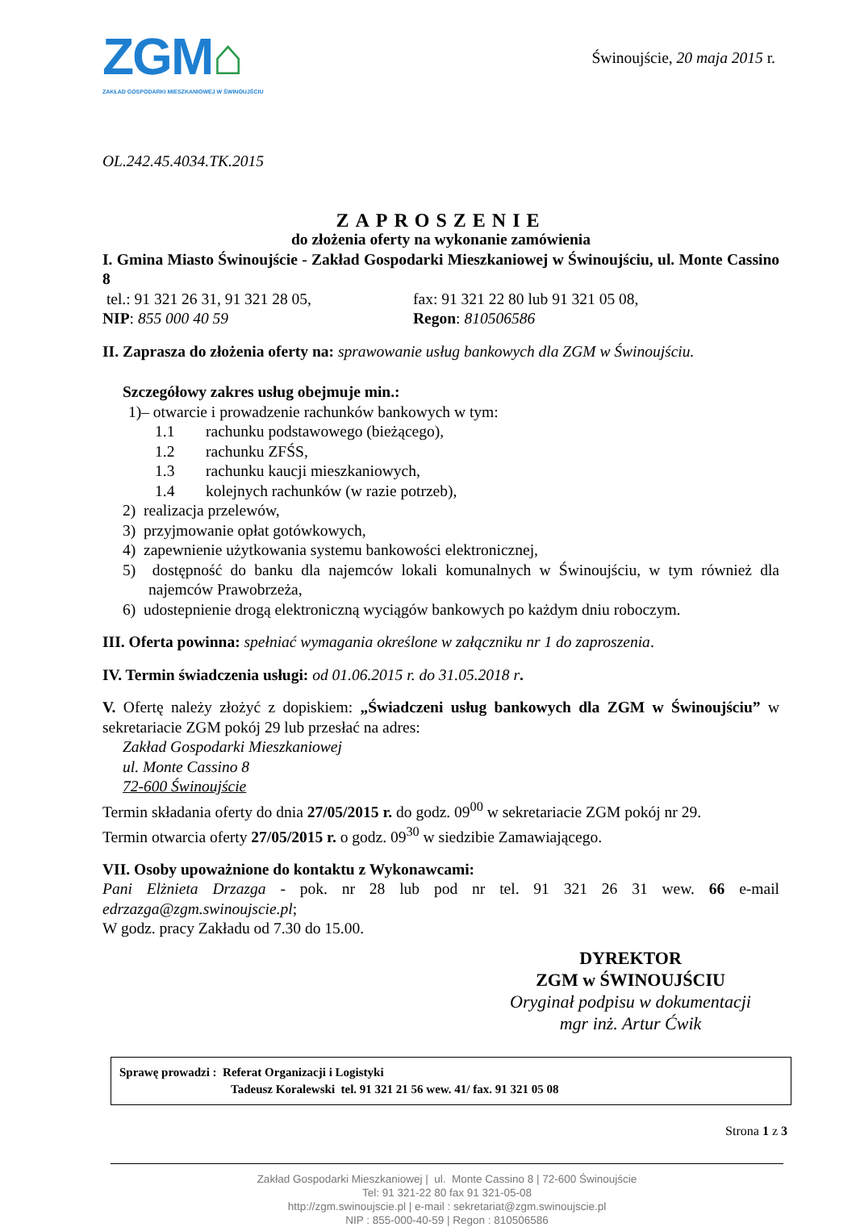ZGM⌂
ZAKŁAD GOSPODARKI MIESZKANIOWEJ W ŚWINOUJŚCIU
Świnoujście, 20 maja 2015 r.
OL.242.45.4034.TK.2015
ZAPROSZENIE
do złożenia oferty na wykonanie zamówienia
I. Gmina Miasto Świnoujście - Zakład Gospodarki Mieszkaniowej w Świnoujściu, ul. Monte Cassino 8
tel.: 91 321 26 31, 91 321 28 05,
fax: 91 321 22 80 lub 91 321 05 08,
NIP: 855 000 40 59 Regon: 810506586
II. Zaprasza do złożenia oferty na: sprawowanie usług bankowych dla ZGM w Świnoujściu.
Szczegółowy zakres usług obejmuje min.:
1)– otwarcie i prowadzenie rachunków bankowych w tym:
1.1 rachunku podstawowego (bieżącego),
1.2 rachunku ZFŚS,
1.3 rachunku kaucji mieszkaniowych,
1.4 kolejnych rachunków (w razie potrzeb),
2) realizacja przelewów,
3) przyjmowanie opłat gotówkowych,
4) zapewnienie użytkowania systemu bankowości elektronicznej,
5) dostępność do banku dla najemców lokali komunalnych w Świnoujściu, w tym również dla najemców Prawobrzeża,
6) udostepnienie drogą elektroniczną wyciągów bankowych po każdym dniu roboczym.
III. Oferta powinna: spełniać wymagania określone w załączniku nr 1 do zaproszenia.
IV. Termin świadczenia usługi: od 01.06.2015 r. do 31.05.2018 r.
V. Ofertę należy złożyć z dopiskiem: „Świadczeni usług bankowych dla ZGM w Świnoujściu” w sekretariacie ZGM pokój 29 lub przesłać na adres:
Zakład Gospodarki Mieszkaniowej
ul. Monte Cassino 8
72-600 Świnoujście
Termin składania oferty do dnia 27/05/2015 r. do godz. 09<sup>00</sup> w sekretariacie ZGM pokój nr 29.
Termin otwarcia oferty 27/05/2015 r. o godz. 09<sup>30</sup> w siedzibie Zamawiającego.
VII. Osoby upoważnione do kontaktu z Wykonawcami:
Pani Elżnieta Drzazga - pok. nr 28 lub pod nr tel. 91 321 26 31 wew. 66 e-mail edrzazga@zgm.swinoujscie.pl;
W godz. pracy Zakładu od 7.30 do 15.00.
DYREKTOR
ZGM w ŚWINOUJŚCIU
Oryginał podpisu w dokumentacji
mgr inż. Artur Ćwik
Sprawę prowadzi : Referat Organizacji i Logistyki
Tadeusz Koralewski tel. 91 321 21 56 wew. 41/ fax. 91 321 05 08
Strona 1 z 3
Zakład Gospodarki Mieszkaniowej | ul. Monte Cassino 8 | 72-600 Świnoujście
Tel: 91 321-22 80 fax 91 321-05-08
http://zgm.swinoujscie.pl | e-mail : sekretariat@zgm.swinoujscie.pl
NIP : 855-000-40-59 | Regon : 810506586